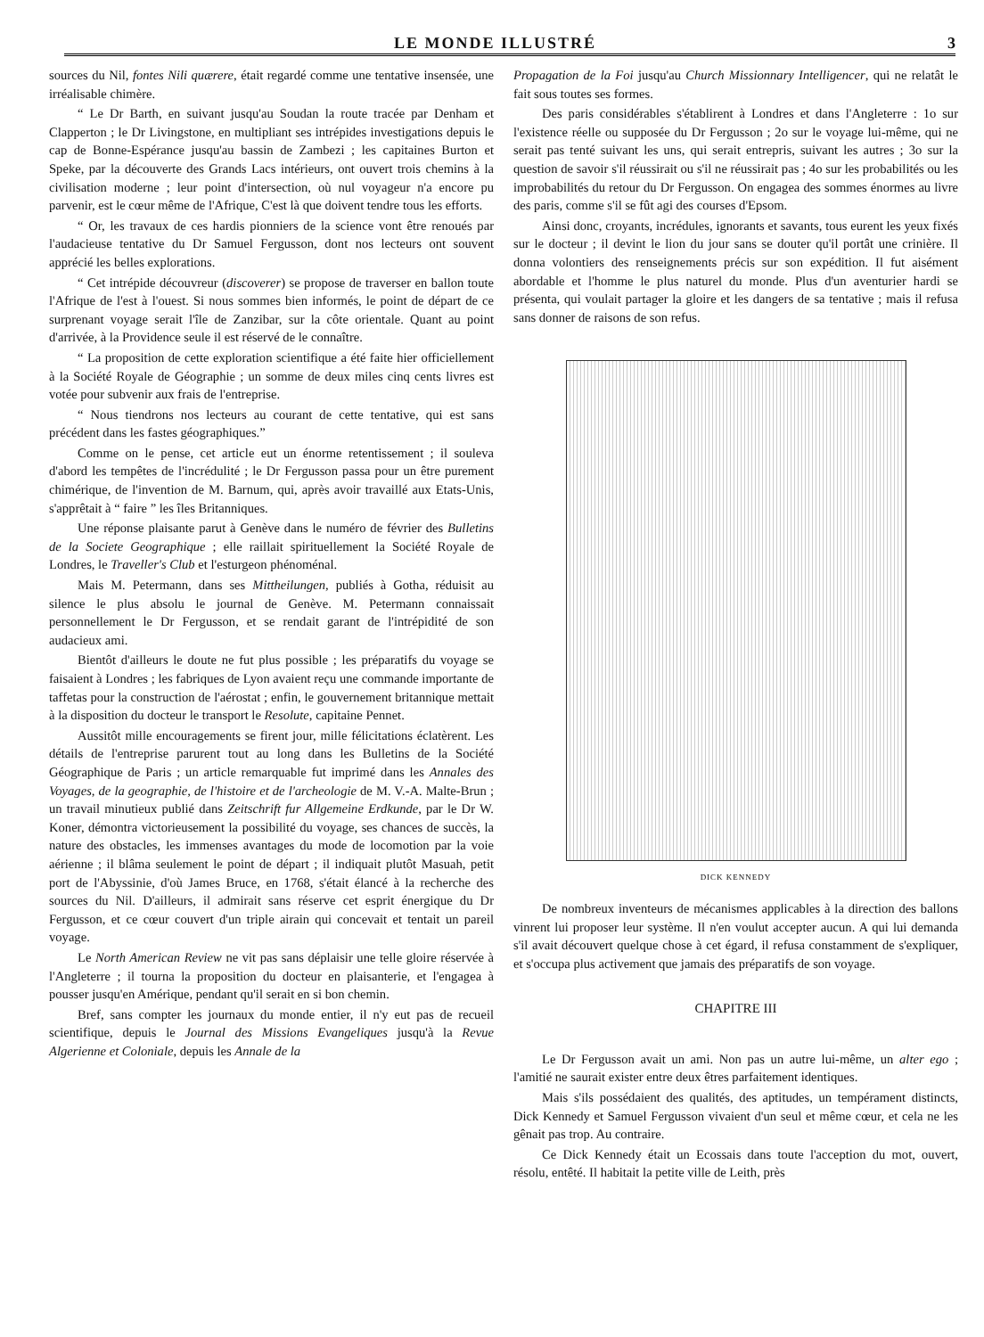LE MONDE ILLUSTRÉ 3
sources du Nil, fontes Nili quærere, était regardé comme une tentative insensée, une irréalisable chimère.
“ Le Dr Barth, en suivant jusqu'au Soudan la route tracée par Denham et Clapperton ; le Dr Livingstone, en multipliant ses intrépides investigations depuis le cap de Bonne-Espérance jusqu'au bassin de Zambezi ; les capitaines Burton et Speke, par la découverte des Grands Lacs intérieurs, ont ouvert trois chemins à la civilisation moderne ; leur point d'intersection, où nul voyageur n'a encore pu parvenir, est le cœur même de l'Afrique, C'est là que doivent tendre tous les efforts.
“ Or, les travaux de ces hardis pionniers de la science vont être renoués par l'audacieuse tentative du Dr Samuel Fergusson, dont nos lecteurs ont souvent apprécié les belles explorations.
“ Cet intrépide découvreur (discoverer) se propose de traverser en ballon toute l'Afrique de l'est à l'ouest. Si nous sommes bien informés, le point de départ de ce surprenant voyage serait l'île de Zanzibar, sur la côte orientale. Quant au point d'arrivée, à la Providence seule il est réservé de le connaître.
“ La proposition de cette exploration scientifique a été faite hier officiellement à la Société Royale de Géographie ; un somme de deux miles cinq cents livres est votée pour subvenir aux frais de l'entreprise.
“ Nous tiendrons nos lecteurs au courant de cette tentative, qui est sans précédent dans les fastes géographiques.”
Comme on le pense, cet article eut un énorme retentissement ; il souleva d'abord les tempêtes de l'incrédulité ; le Dr Fergusson passa pour un être purement chimérique, de l'invention de M. Barnum, qui, après avoir travaillé aux Etats-Unis, s'apprêtait à “ faire ” les îles Britanniques.
Une réponse plaisante parut à Genève dans le numéro de février des Bulletins de la Societe Geographique ; elle raillait spirituellement la Société Royale de Londres, le Traveller's Club et l'esturgeon phénoménal.
Mais M. Petermann, dans ses Mittheilungen, publiés à Gotha, réduisit au silence le plus absolu le journal de Genève. M. Petermann connaissait personnellement le Dr Fergusson, et se rendait garant de l'intrépidité de son audacieux ami.
Bientôt d'ailleurs le doute ne fut plus possible ; les préparatifs du voyage se faisaient à Londres ; les fabriques de Lyon avaient reçu une commande importante de taffetas pour la construction de l'aérostat ; enfin, le gouvernement britannique mettait à la disposition du docteur le transport le Resolute, capitaine Pennet.
Aussitôt mille encouragements se firent jour, mille félicitations éclatèrent. Les détails de l'entreprise parurent tout au long dans les Bulletins de la Société Géographique de Paris ; un article remarquable fut imprimé dans les Annales des Voyages, de la geographie, de l'histoire et de l'archeologie de M. V.-A. Malte-Brun ; un travail minutieux publié dans Zeitschrift fur Allgemeine Erdkunde, par le Dr W. Koner, démontra victorieusement la possibilité du voyage, ses chances de succès, la nature des obstacles, les immenses avantages du mode de locomotion par la voie aérienne ; il blâma seulement le point de départ ; il indiquait plutôt Masuah, petit port de l'Abyssinie, d'où James Bruce, en 1768, s'était élancé à la recherche des sources du Nil. D'ailleurs, il admirait sans réserve cet esprit énergique du Dr Fergusson, et ce cœur couvert d'un triple airain qui concevait et tentait un pareil voyage.
Le North American Review ne vit pas sans déplaisir une telle gloire réservée à l'Angleterre ; il tourna la proposition du docteur en plaisanterie, et l'engagea à pousser jusqu'en Amérique, pendant qu'il serait en si bon chemin.
Bref, sans compter les journaux du monde entier, il n'y eut pas de recueil scientifique, depuis le Journal des Missions Evangeliques jusqu'à la Revue Algerienne et Coloniale, depuis les Annale de la
Propagation de la Foi jusqu'au Church Missionnary Intelligencer, qui ne relatât le fait sous toutes ses formes.
Des paris considérables s'établirent à Londres et dans l'Angleterre : 1o sur l'existence réelle ou supposée du Dr Fergusson ; 2o sur le voyage lui-même, qui ne serait pas tenté suivant les uns, qui serait entrepris, suivant les autres ; 3o sur la question de savoir s'il réussirait ou s'il ne réussirait pas ; 4o sur les probabilités ou les improbabilités du retour du Dr Fergusson. On engagea des sommes énormes au livre des paris, comme s'il se fût agi des courses d'Epsom.
Ainsi donc, croyants, incrédules, ignorants et savants, tous eurent les yeux fixés sur le docteur ; il devint le lion du jour sans se douter qu'il portât une crinière. Il donna volontiers des renseignements précis sur son expédition. Il fut aisément abordable et l'homme le plus naturel du monde. Plus d'un aventurier hardi se présenta, qui voulait partager la gloire et les dangers de sa tentative ; mais il refusa sans donner de raisons de son refus.
DICK KENNEDY
De nombreux inventeurs de mécanismes applicables à la direction des ballons vinrent lui proposer leur système. Il n'en voulut accepter aucun. A qui lui demanda s'il avait découvert quelque chose à cet égard, il refusa constamment de s'expliquer, et s'occupa plus activement que jamais des préparatifs de son voyage.
CHAPITRE III
Le Dr Fergusson avait un ami. Non pas un autre lui-même, un alter ego ; l'amitié ne saurait exister entre deux êtres parfaitement identiques.
Mais s'ils possédaient des qualités, des aptitudes, un tempérament distincts, Dick Kennedy et Samuel Fergusson vivaient d'un seul et même cœur, et cela ne les gênait pas trop. Au contraire.
Ce Dick Kennedy était un Ecossais dans toute l'acception du mot, ouvert, résolu, entêté. Il habitait la petite ville de Leith, près